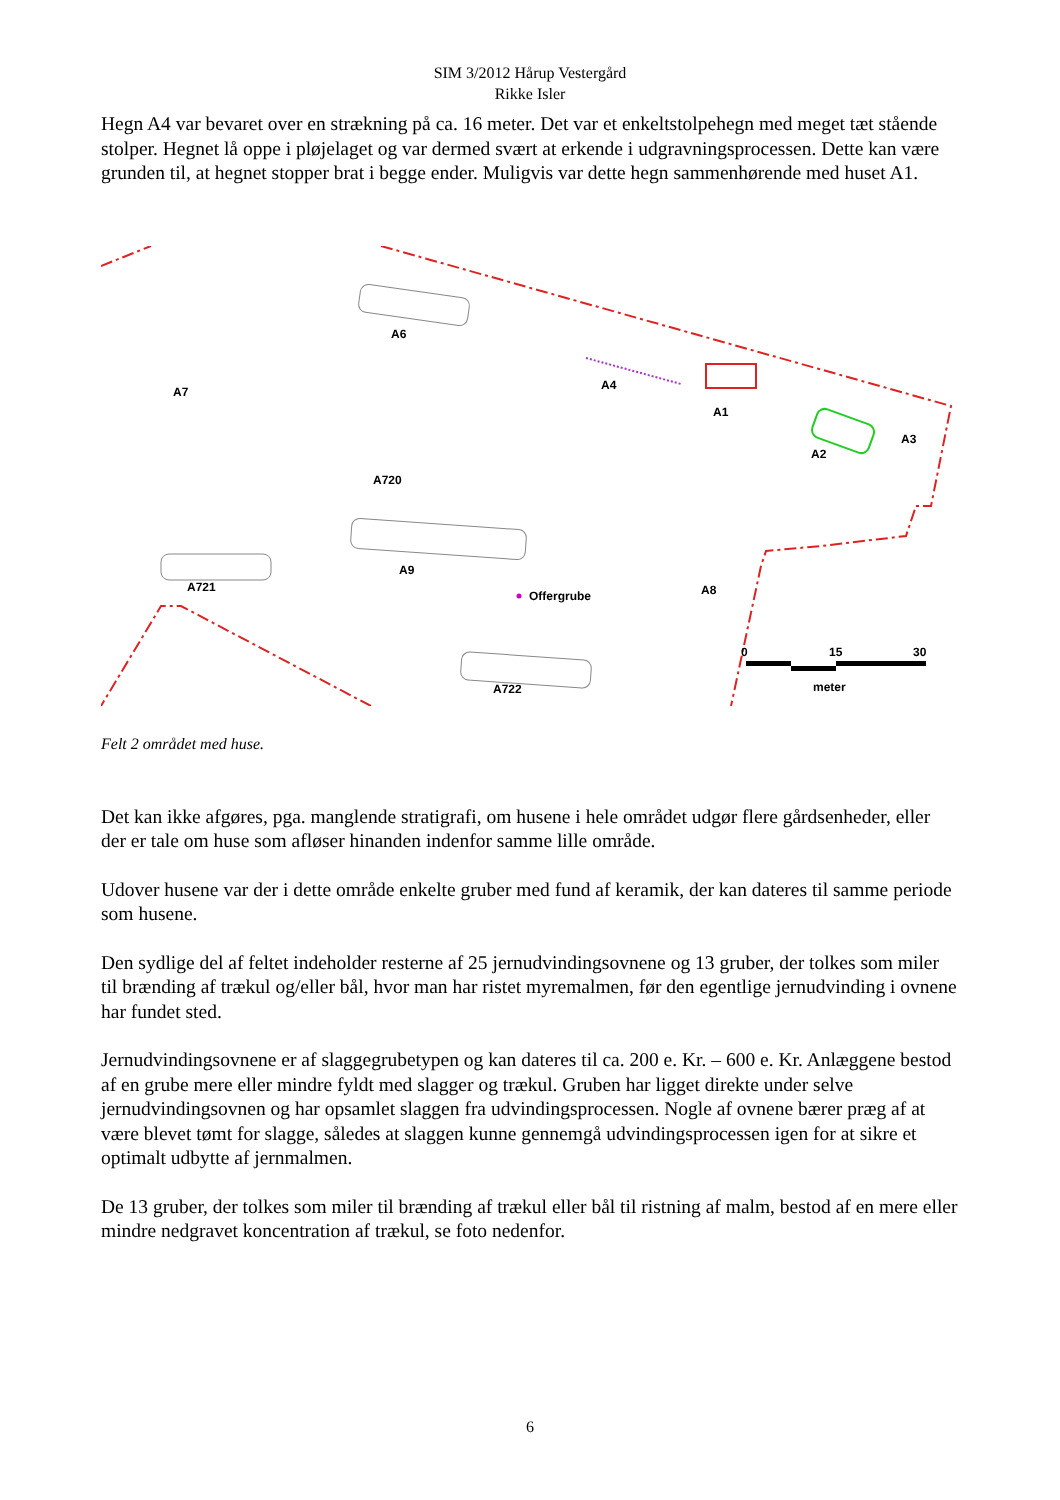SIM 3/2012 Hårup Vestergård
Rikke Isler
Hegn A4 var bevaret over en strækning på ca. 16 meter. Det var et enkeltstolpehegn med meget tæt stående stolper. Hegnet lå oppe i pløjelaget og var dermed svært at erkende i udgravningsprocessen. Dette kan være grunden til, at hegnet stopper brat i begge ender. Muligvis var dette hegn sammenhørende med huset A1.
A6
A7
A4
A1
A2
A3
A720
A9
A721
Offergrube
A8
A722
0
15
30
meter
Felt 2 området med huse.
Det kan ikke afgøres, pga. manglende stratigrafi, om husene i hele området udgør flere gårdsenheder, eller der er tale om huse som afløser hinanden indenfor samme lille område.
Udover husene var der i dette område enkelte gruber med fund af keramik, der kan dateres til samme periode som husene.
Den sydlige del af feltet indeholder resterne af 25 jernudvindingsovnene og 13 gruber, der tolkes som miler til brænding af trækul og/eller bål, hvor man har ristet myremalmen, før den egentlige jernudvinding i ovnene har fundet sted.
Jernudvindingsovnene er af slaggegrubetypen og kan dateres til ca. 200 e. Kr. – 600 e. Kr. Anlæggene bestod af en grube mere eller mindre fyldt med slagger og trækul. Gruben har ligget direkte under selve jernudvindingsovnen og har opsamlet slaggen fra udvindingsprocessen. Nogle af ovnene bærer præg af at være blevet tømt for slagge, således at slaggen kunne gennemgå udvindingsprocessen igen for at sikre et optimalt udbytte af jernmalmen.
De 13 gruber, der tolkes som miler til brænding af trækul eller bål til ristning af malm, bestod af en mere eller mindre nedgravet koncentration af trækul, se foto nedenfor.
6